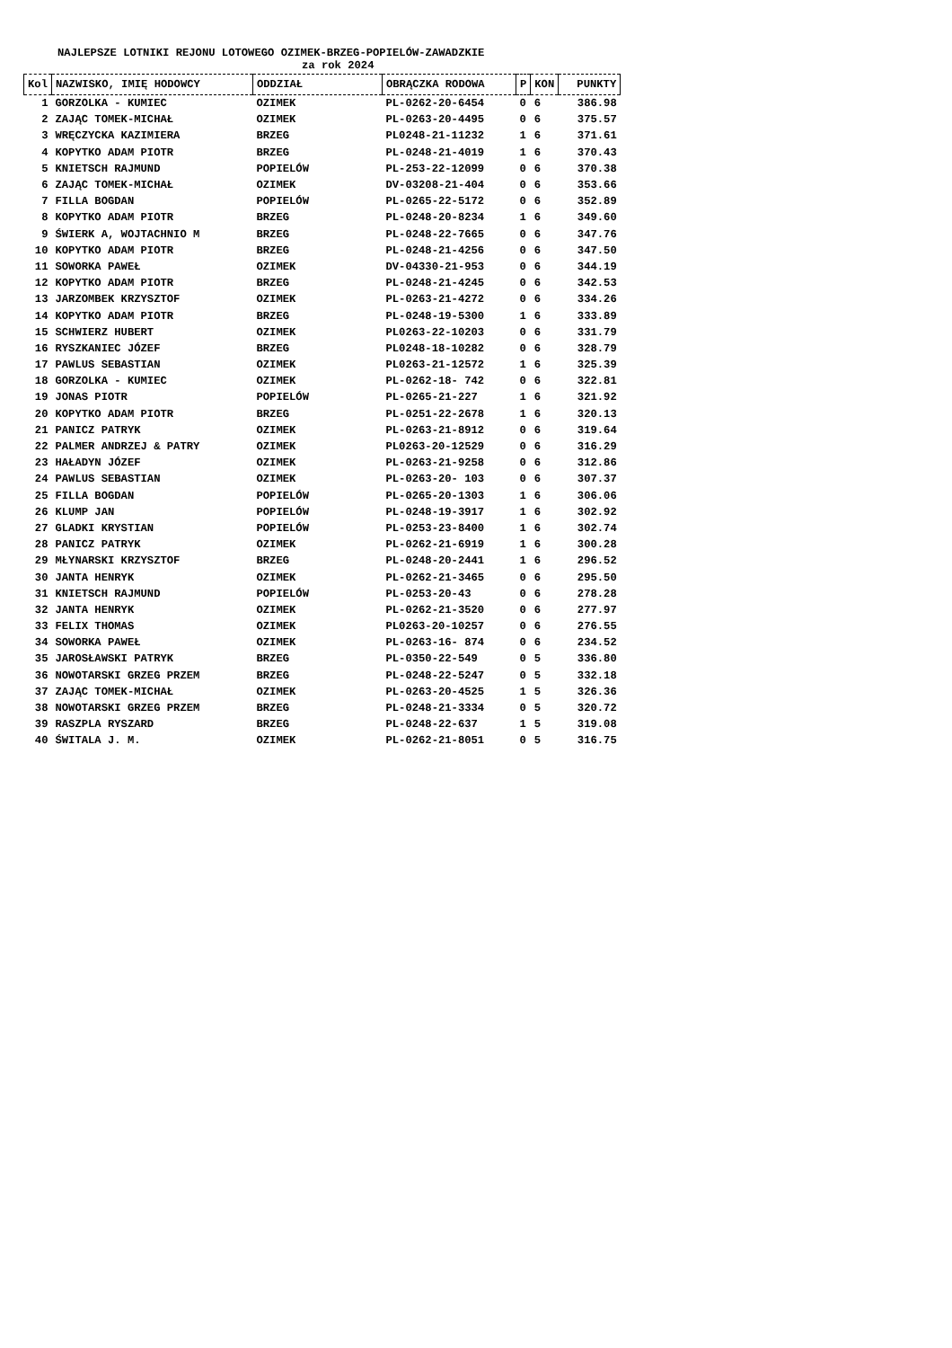NAJLEPSZE LOTNIKI REJONU LOTOWEGO OZIMEK-BRZEG-POPIELÓW-ZAWADZKIE
za rok 2024
| Kol | NAZWISKO, IMIĘ HODOWCY | ODDZIAŁ | OBRĄCZKA RODOWA | P | KON | PUNKTY |
| --- | --- | --- | --- | --- | --- | --- |
| 1 | GORZOLKA - KUMIEC | OZIMEK | PL-0262-20-6454 | 0 | 6 | 386.98 |
| 2 | ZAJĄC TOMEK-MICHAŁ | OZIMEK | PL-0263-20-4495 | 0 | 6 | 375.57 |
| 3 | WRĘCZYCKA KAZIMIERA | BRZEG | PL0248-21-11232 | 1 | 6 | 371.61 |
| 4 | KOPYTKO ADAM PIOTR | BRZEG | PL-0248-21-4019 | 1 | 6 | 370.43 |
| 5 | KNIETSCH RAJMUND | POPIELÓW | PL-253-22-12099 | 0 | 6 | 370.38 |
| 6 | ZAJĄC TOMEK-MICHAŁ | OZIMEK | DV-03208-21-404 | 0 | 6 | 353.66 |
| 7 | FILLA BOGDAN | POPIELÓW | PL-0265-22-5172 | 0 | 6 | 352.89 |
| 8 | KOPYTKO ADAM PIOTR | BRZEG | PL-0248-20-8234 | 1 | 6 | 349.60 |
| 9 | ŚWIERK A, WOJTACHNIO M | BRZEG | PL-0248-22-7665 | 0 | 6 | 347.76 |
| 10 | KOPYTKO ADAM PIOTR | BRZEG | PL-0248-21-4256 | 0 | 6 | 347.50 |
| 11 | SOWORKA PAWEŁ | OZIMEK | DV-04330-21-953 | 0 | 6 | 344.19 |
| 12 | KOPYTKO ADAM PIOTR | BRZEG | PL-0248-21-4245 | 0 | 6 | 342.53 |
| 13 | JARZOMBEK KRZYSZTOF | OZIMEK | PL-0263-21-4272 | 0 | 6 | 334.26 |
| 14 | KOPYTKO ADAM PIOTR | BRZEG | PL-0248-19-5300 | 1 | 6 | 333.89 |
| 15 | SCHWIERZ HUBERT | OZIMEK | PL0263-22-10203 | 0 | 6 | 331.79 |
| 16 | RYSZKANIEC JÓZEF | BRZEG | PL0248-18-10282 | 0 | 6 | 328.79 |
| 17 | PAWLUS SEBASTIAN | OZIMEK | PL0263-21-12572 | 1 | 6 | 325.39 |
| 18 | GORZOLKA - KUMIEC | OZIMEK | PL-0262-18- 742 | 0 | 6 | 322.81 |
| 19 | JONAS PIOTR | POPIELÓW | PL-0265-21-227 | 1 | 6 | 321.92 |
| 20 | KOPYTKO ADAM PIOTR | BRZEG | PL-0251-22-2678 | 1 | 6 | 320.13 |
| 21 | PANICZ PATRYK | OZIMEK | PL-0263-21-8912 | 0 | 6 | 319.64 |
| 22 | PALMER ANDRZEJ & PATRY | OZIMEK | PL0263-20-12529 | 0 | 6 | 316.29 |
| 23 | HAŁADYN JÓZEF | OZIMEK | PL-0263-21-9258 | 0 | 6 | 312.86 |
| 24 | PAWLUS SEBASTIAN | OZIMEK | PL-0263-20- 103 | 0 | 6 | 307.37 |
| 25 | FILLA BOGDAN | POPIELÓW | PL-0265-20-1303 | 1 | 6 | 306.06 |
| 26 | KLUMP JAN | POPIELÓW | PL-0248-19-3917 | 1 | 6 | 302.92 |
| 27 | GLADKI KRYSTIAN | POPIELÓW | PL-0253-23-8400 | 1 | 6 | 302.74 |
| 28 | PANICZ PATRYK | OZIMEK | PL-0262-21-6919 | 1 | 6 | 300.28 |
| 29 | MŁYNARSKI KRZYSZTOF | BRZEG | PL-0248-20-2441 | 1 | 6 | 296.52 |
| 30 | JANTA HENRYK | OZIMEK | PL-0262-21-3465 | 0 | 6 | 295.50 |
| 31 | KNIETSCH RAJMUND | POPIELÓW | PL-0253-20-43 | 0 | 6 | 278.28 |
| 32 | JANTA HENRYK | OZIMEK | PL-0262-21-3520 | 0 | 6 | 277.97 |
| 33 | FELIX THOMAS | OZIMEK | PL0263-20-10257 | 0 | 6 | 276.55 |
| 34 | SOWORKA PAWEŁ | OZIMEK | PL-0263-16- 874 | 0 | 6 | 234.52 |
| 35 | JAROSŁAWSKI PATRYK | BRZEG | PL-0350-22-549 | 0 | 5 | 336.80 |
| 36 | NOWOTARSKI GRZEG PRZEM | BRZEG | PL-0248-22-5247 | 0 | 5 | 332.18 |
| 37 | ZAJĄC TOMEK-MICHAŁ | OZIMEK | PL-0263-20-4525 | 1 | 5 | 326.36 |
| 38 | NOWOTARSKI GRZEG PRZEM | BRZEG | PL-0248-21-3334 | 0 | 5 | 320.72 |
| 39 | RASZPLA RYSZARD | BRZEG | PL-0248-22-637 | 1 | 5 | 319.08 |
| 40 | ŚWITALA J. M. | OZIMEK | PL-0262-21-8051 | 0 | 5 | 316.75 |